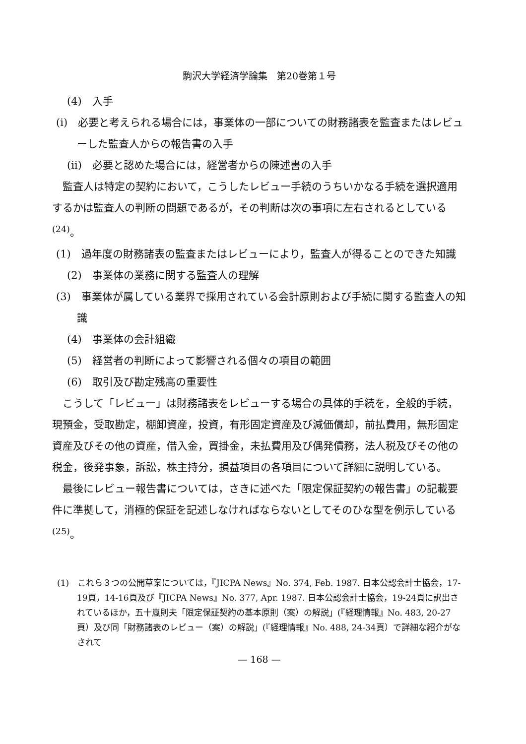駒沢大学経済学論集　第20巻第１号
(4)　入手
(i)　必要と考えられる場合には，事業体の一部についての財務諸表を監査またはレビューした監査人からの報告書の入手
(ii)　必要と認めた場合には，経営者からの陳述書の入手
監査人は特定の契約において，こうしたレビュー手続のうちいかなる手続を選択適用するかは監査人の判断の問題であるが，その判断は次の事項に左右されるとしている<sup>(24)</sup>。
(1)　過年度の財務諸表の監査またはレビューにより，監査人が得ることのできた知識
(2)　事業体の業務に関する監査人の理解
(3)　事業体が属している業界で採用されている会計原則および手続に関する監査人の知識
(4)　事業体の会計組織
(5)　経営者の判断によって影響される個々の項目の範囲
(6)　取引及び勘定残高の重要性
こうして「レビュー」は財務諸表をレビューする場合の具体的手続を，全般的手続，現預金，受取勘定，棚卸資産，投資，有形固定資産及び減価償却，前払費用，無形固定資産及びその他の資産，借入金，買掛金，未払費用及び偶発債務，法人税及びその他の税金，後発事象，訴訟，株主持分，損益項目の各項目について詳細に説明している。
最後にレビュー報告書については，さきに述べた「限定保証契約の報告書」の記載要件に準拠して，消極的保証を記述しなければならないとしてそのひな型を例示している<sup>(25)</sup>。
(1)　これら３つの公開草案については，『JICPA News』No. 374, Feb. 1987. 日本公認会計士協会，17-19頁，14-16頁及び『JICPA News』No. 377, Apr. 1987. 日本公認会計士協会，19-24頁に訳出されているほか，五十嵐則夫「限定保証契約の基本原則（案）の解説」(『経理情報』No. 483, 20-27頁）及び同「財務諸表のレビュー（案）の解説」(『経理情報』No. 488, 24-34頁）で詳細な紹介がなされて
— 168 —